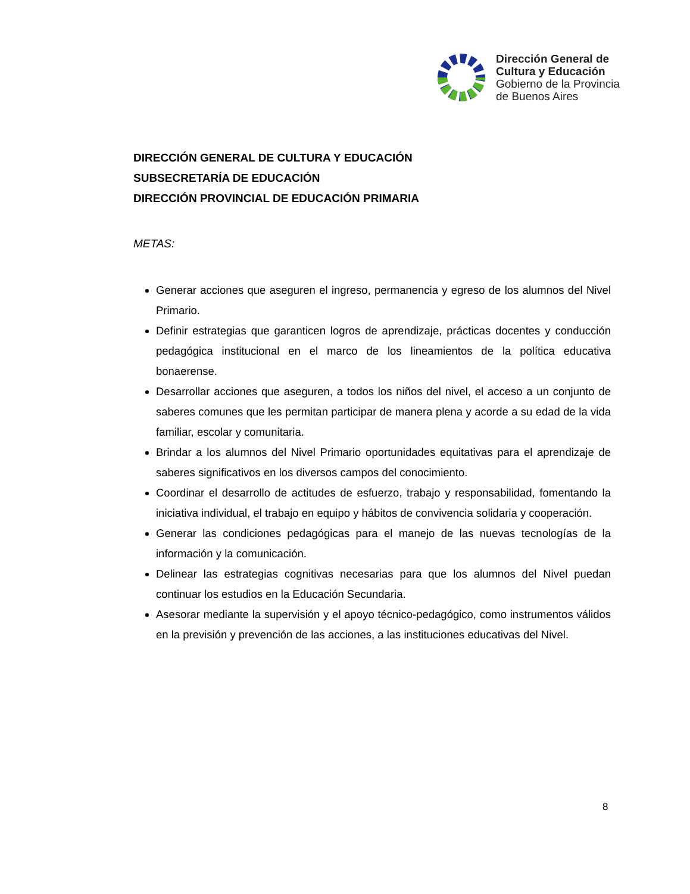Dirección General de
Cultura y Educación
Gobierno de la Provincia
de Buenos Aires
DIRECCIÓN GENERAL DE CULTURA Y EDUCACIÓN
SUBSECRETARÍA DE EDUCACIÓN
DIRECCIÓN PROVINCIAL DE EDUCACIÓN PRIMARIA
METAS:
Generar acciones que aseguren el ingreso, permanencia y egreso de los alumnos del Nivel Primario.
Definir estrategias que garanticen logros de aprendizaje, prácticas docentes y conducción pedagógica institucional en el marco de los lineamientos de la política educativa bonaerense.
Desarrollar acciones que aseguren, a todos los niños del nivel, el acceso a un conjunto de saberes comunes que les permitan participar de manera plena y acorde a su edad de la vida familiar, escolar y comunitaria.
Brindar a los alumnos del Nivel Primario oportunidades equitativas para el aprendizaje de saberes significativos en los diversos campos del conocimiento.
Coordinar el desarrollo de actitudes de esfuerzo, trabajo y responsabilidad, fomentando la iniciativa individual, el trabajo en equipo y hábitos de convivencia solidaria y cooperación.
Generar las condiciones pedagógicas para el manejo de las nuevas tecnologías de la información y la comunicación.
Delinear las estrategias cognitivas necesarias para que los alumnos del Nivel puedan continuar los estudios en la Educación Secundaria.
Asesorar mediante la supervisión y el apoyo técnico-pedagógico, como instrumentos válidos en la previsión y prevención de las acciones, a las instituciones educativas del Nivel.
8